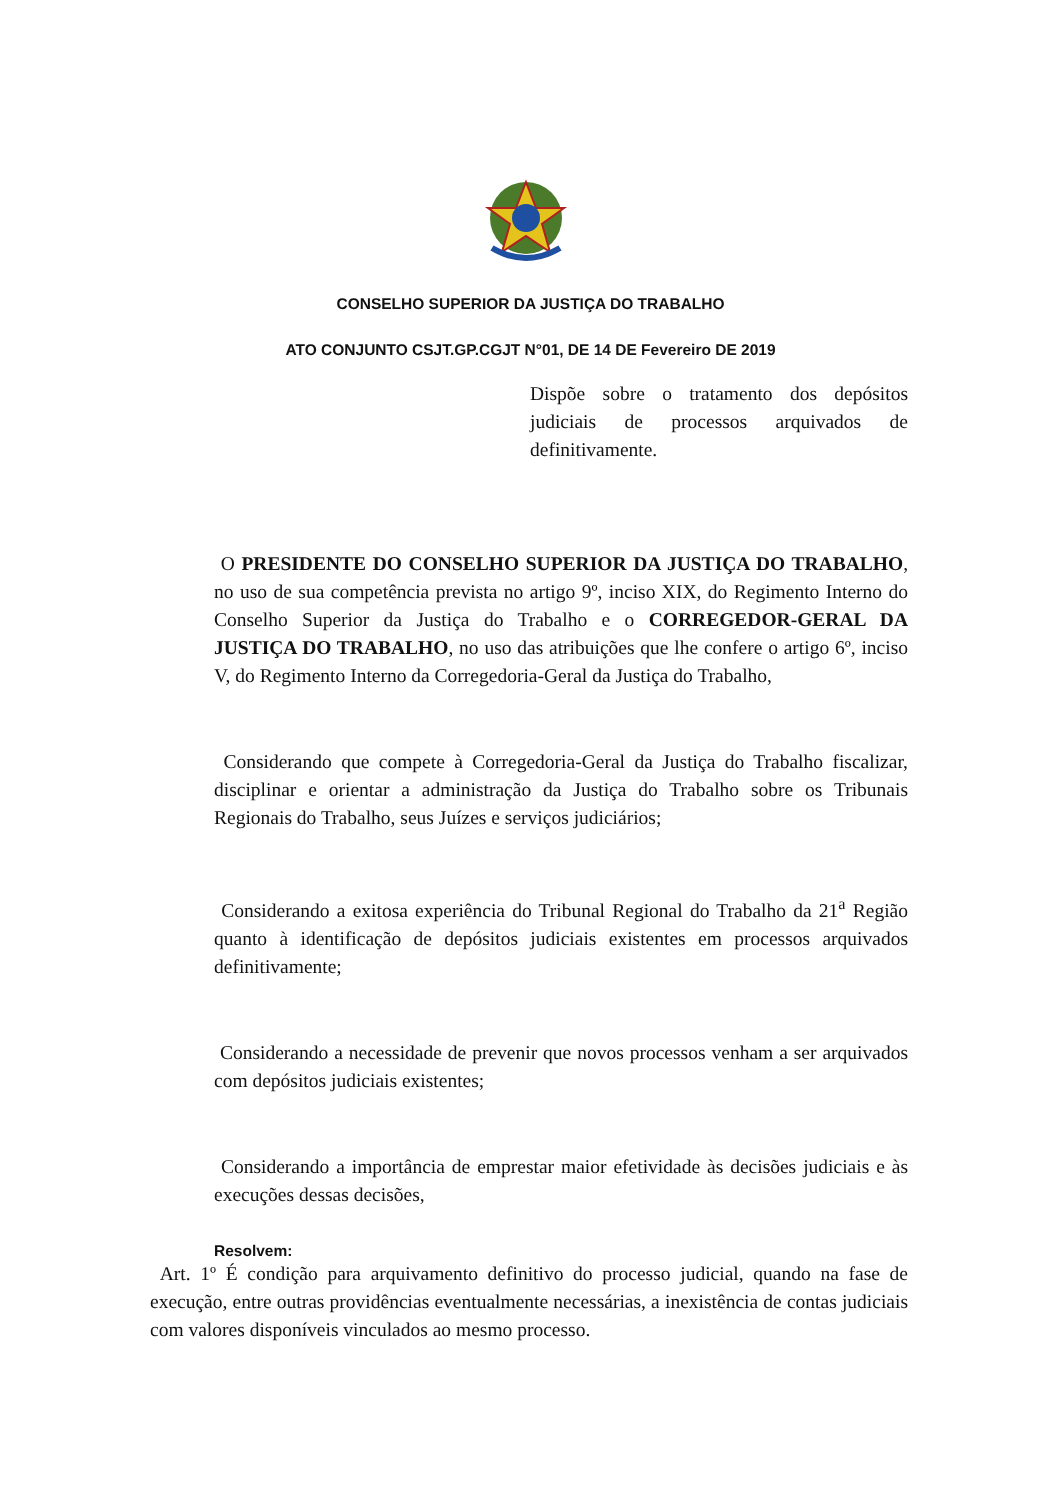CONSELHO SUPERIOR DA JUSTIÇA DO TRABALHO
ATO CONJUNTO CSJT.GP.CGJT N°01, DE 14 DE Fevereiro DE 2019
Dispõe sobre o tratamento dos depósitos judiciais de processos arquivados de definitivamente.
O PRESIDENTE DO CONSELHO SUPERIOR DA JUSTIÇA DO TRABALHO, no uso de sua competência prevista no artigo 9º, inciso XIX, do Regimento Interno do Conselho Superior da Justiça do Trabalho e o CORREGEDOR-GERAL DA JUSTIÇA DO TRABALHO, no uso das atribuições que lhe confere o artigo 6º, inciso V, do Regimento Interno da Corregedoria-Geral da Justiça do Trabalho,
Considerando que compete à Corregedoria-Geral da Justiça do Trabalho fiscalizar, disciplinar e orientar a administração da Justiça do Trabalho sobre os Tribunais Regionais do Trabalho, seus Juízes e serviços judiciários;
Considerando a exitosa experiência do Tribunal Regional do Trabalho da 21<sup>a</sup> Região quanto à identificação de depósitos judiciais existentes em processos arquivados definitivamente;
Considerando a necessidade de prevenir que novos processos venham a ser arquivados com depósitos judiciais existentes;
Considerando a importância de emprestar maior efetividade às decisões judiciais e às execuções dessas decisões,
Resolvem:
Art. 1º É condição para arquivamento definitivo do processo judicial, quando na fase de execução, entre outras providências eventualmente necessárias, a inexistência de contas judiciais com valores disponíveis vinculados ao mesmo processo.